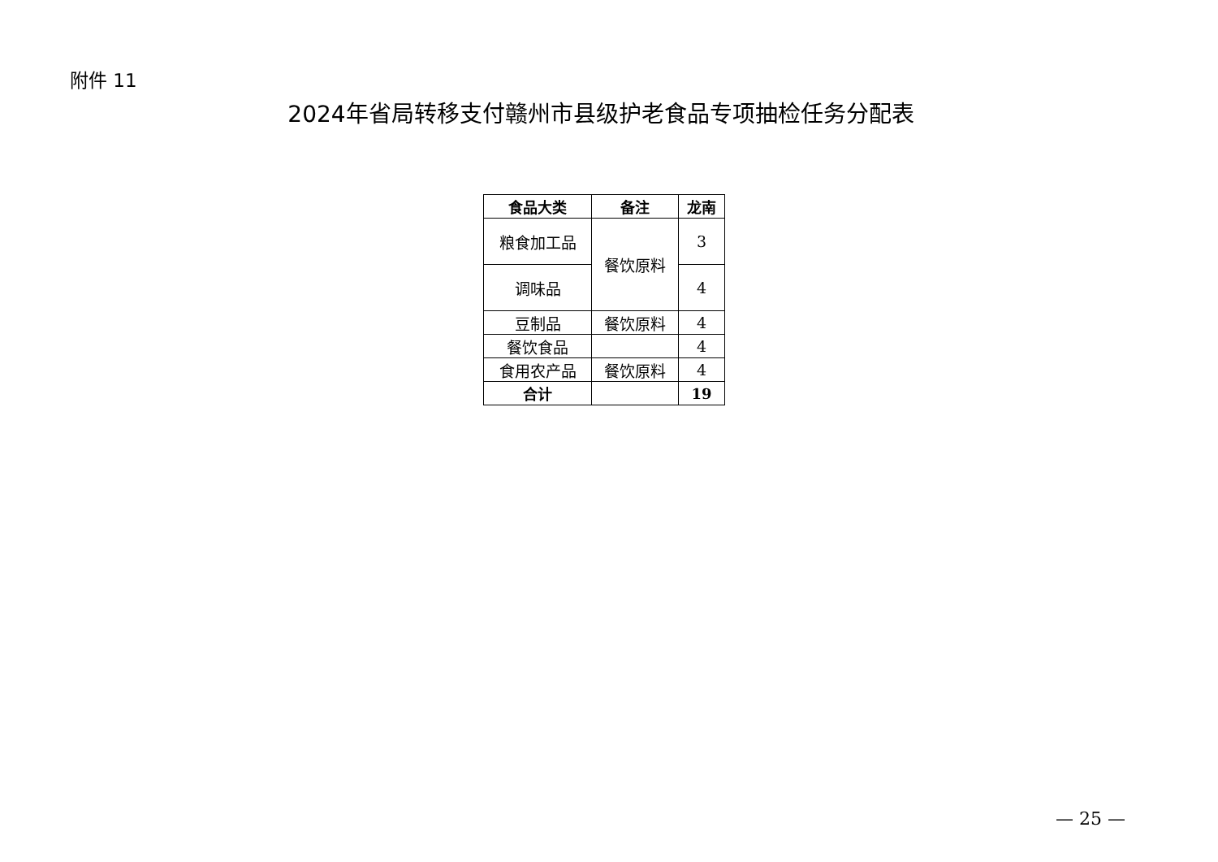附件 11
2024年省局转移支付赣州市县级护老食品专项抽检任务分配表
| 食品大类 | 备注 | 龙南 |
| --- | --- | --- |
| 粮食加工品 | 餐饮原料 | 3 |
| 调味品 | | 4 |
| 豆制品 | 餐饮原料 | 4 |
| 餐饮食品 | | 4 |
| 食用农产品 | 餐饮原料 | 4 |
| 合计 | | 19 |
— 25 —